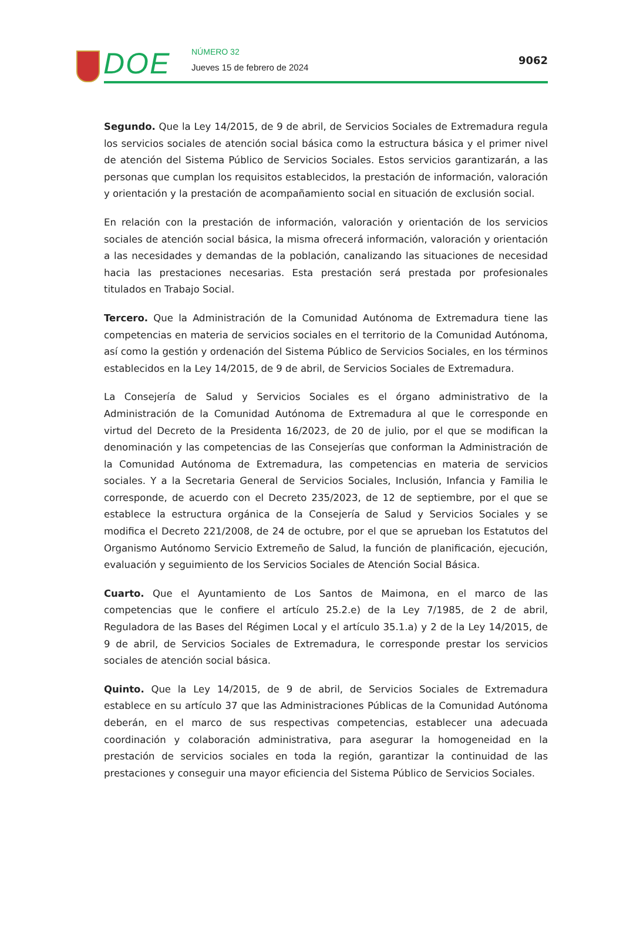DOE NÚMERO 32
Jueves 15 de febrero de 2024
9062
Segundo. Que la Ley 14/2015, de 9 de abril, de Servicios Sociales de Extremadura regula los servicios sociales de atención social básica como la estructura básica y el primer nivel de atención del Sistema Público de Servicios Sociales. Estos servicios garantizarán, a las personas que cumplan los requisitos establecidos, la prestación de información, valoración y orientación y la prestación de acompañamiento social en situación de exclusión social.
En relación con la prestación de información, valoración y orientación de los servicios sociales de atención social básica, la misma ofrecerá información, valoración y orientación a las necesidades y demandas de la población, canalizando las situaciones de necesidad hacia las prestaciones necesarias. Esta prestación será prestada por profesionales titulados en Trabajo Social.
Tercero. Que la Administración de la Comunidad Autónoma de Extremadura tiene las competencias en materia de servicios sociales en el territorio de la Comunidad Autónoma, así como la gestión y ordenación del Sistema Público de Servicios Sociales, en los términos establecidos en la Ley 14/2015, de 9 de abril, de Servicios Sociales de Extremadura.
La Consejería de Salud y Servicios Sociales es el órgano administrativo de la Administración de la Comunidad Autónoma de Extremadura al que le corresponde en virtud del Decreto de la Presidenta 16/2023, de 20 de julio, por el que se modifican la denominación y las competencias de las Consejerías que conforman la Administración de la Comunidad Autónoma de Extremadura, las competencias en materia de servicios sociales. Y a la Secretaria General de Servicios Sociales, Inclusión, Infancia y Familia le corresponde, de acuerdo con el Decreto 235/2023, de 12 de septiembre, por el que se establece la estructura orgánica de la Consejería de Salud y Servicios Sociales y se modifica el Decreto 221/2008, de 24 de octubre, por el que se aprueban los Estatutos del Organismo Autónomo Servicio Extremeño de Salud, la función de planificación, ejecución, evaluación y seguimiento de los Servicios Sociales de Atención Social Básica.
Cuarto. Que el Ayuntamiento de Los Santos de Maimona, en el marco de las competencias que le confiere el artículo 25.2.e) de la Ley 7/1985, de 2 de abril, Reguladora de las Bases del Régimen Local y el artículo 35.1.a) y 2 de la Ley 14/2015, de 9 de abril, de Servicios Sociales de Extremadura, le corresponde prestar los servicios sociales de atención social básica.
Quinto. Que la Ley 14/2015, de 9 de abril, de Servicios Sociales de Extremadura establece en su artículo 37 que las Administraciones Públicas de la Comunidad Autónoma deberán, en el marco de sus respectivas competencias, establecer una adecuada coordinación y colaboración administrativa, para asegurar la homogeneidad en la prestación de servicios sociales en toda la región, garantizar la continuidad de las prestaciones y conseguir una mayor eficiencia del Sistema Público de Servicios Sociales.